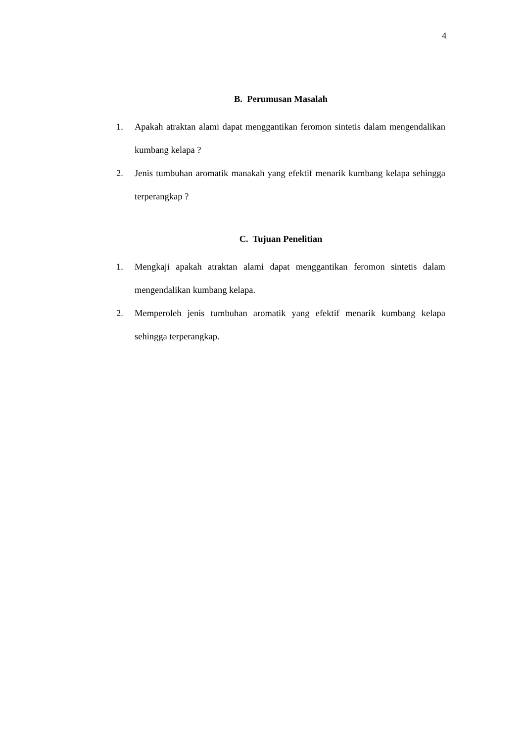4
B. Perumusan Masalah
1. Apakah atraktan alami dapat menggantikan feromon sintetis dalam mengendalikan kumbang kelapa ?
2. Jenis tumbuhan aromatik manakah yang efektif menarik kumbang kelapa sehingga terperangkap ?
C. Tujuan Penelitian
1. Mengkaji apakah atraktan alami dapat menggantikan feromon sintetis dalam mengendalikan kumbang kelapa.
2. Memperoleh jenis tumbuhan aromatik yang efektif menarik kumbang kelapa sehingga terperangkap.